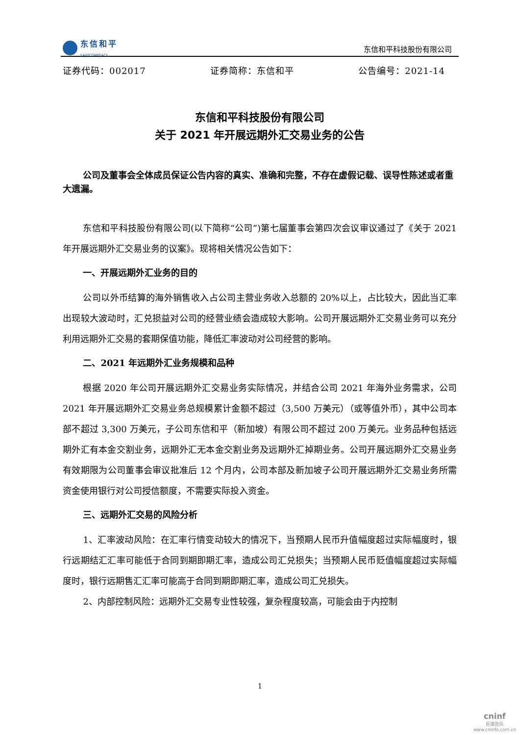东信和平
EASTCOMPEACE
东信和平科技股份有限公司
证券代码：002017 证券简称：东信和平 公告编号：2021-14
东信和平科技股份有限公司
关于 2021 年开展远期外汇交易业务的公告
公司及董事会全体成员保证公告内容的真实、准确和完整，不存在虚假记载、误导性陈述或者重大遗漏。
东信和平科技股份有限公司(以下简称“公司”)第七届董事会第四次会议审议通过了《关于 2021 年开展远期外汇交易业务的议案》。现将相关情况公告如下：
一、开展远期外汇业务的目的
公司以外币结算的海外销售收入占公司主营业务收入总额的 20%以上，占比较大，因此当汇率出现较大波动时，汇兑损益对公司的经营业绩会造成较大影响。公司开展远期外汇交易业务可以充分利用远期外汇交易的套期保值功能，降低汇率波动对公司经营的影响。
二、2021 年远期外汇业务规模和品种
根据 2020 年公司开展远期外汇交易业务实际情况，并结合公司 2021 年海外业务需求，公司 2021 年开展远期外汇交易业务总规模累计金额不超过（3,500 万美元）（或等值外币），其中公司本部不超过 3,300 万美元，子公司东信和平（新加坡）有限公司不超过 200 万美元。业务品种包括远期外汇有本金交割业务，远期外汇无本金交割业务及远期外汇掉期业务。公司开展远期外汇交易业务有效期限为公司董事会审议批准后 12 个月内，公司本部及新加坡子公司开展远期外汇交易业务所需资金使用银行对公司授信额度，不需要实际投入资金。
三、远期外汇交易的风险分析
1、汇率波动风险：在汇率行情变动较大的情况下，当预期人民币升值幅度超过实际幅度时，银行远期结汇汇率可能低于合同到期即期汇率，造成公司汇兑损失；当预期人民币贬值幅度超过实际幅度时，银行远期售汇汇率可能高于合同到期即期汇率，造成公司汇兑损失。
2、内部控制风险：远期外汇交易专业性较强，复杂程度较高，可能会由于内控制
1
cninf
巨潮资讯
www.cninfo.com.cn